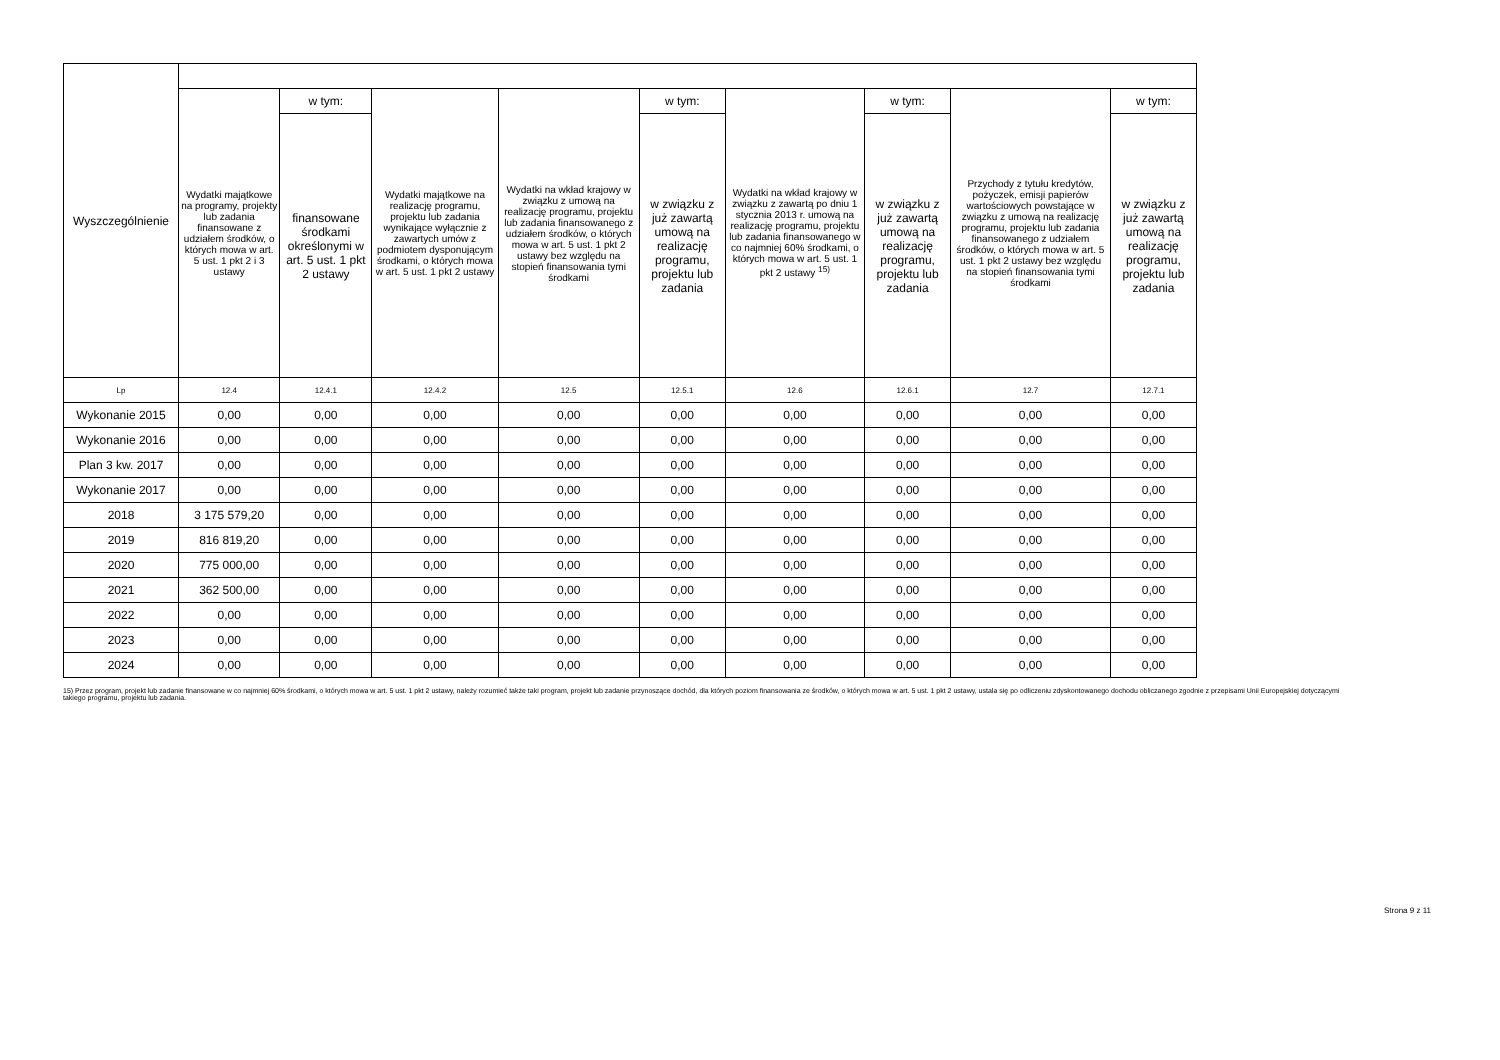| Wyszczególnienie | | | | | | | | | |
| --- | --- | --- | --- | --- | --- | --- | --- | --- | --- |
| | Wydatki majątkowe na programy, projekty lub zadania finansowane z udziałem środków, o których mowa w art. 5 ust. 1 pkt 2 i 3 ustawy | w tym: | Wydatki majątkowe na realizację programu, projektu lub zadania wynikające wyłącznie z zawartych umów z podmiotem dysponującym środkami, o których mowa w art. 5 ust. 1 pkt 2 ustawy | Wydatki na wkład krajowy w związku z umową na realizację programu, projektu lub zadania finansowanego z udziałem środków, o których mowa w art. 5 ust. 1 pkt 2 ustawy bez względu na stopień finansowania tymi środkami | w tym: | Wydatki na wkład krajowy w związku z zawartą po dniu 1 stycznia 2013 r. umową na realizację programu, projektu lub zadania finansowanego w co najmniej 60% środkami, o których mowa w art. 5 ust. 1 pkt 2 ustawy <sup>15)</sup> | w tym: | Przychody z tytułu kredytów, pożyczek, emisji papierów wartościowych powstające w związku z umową na realizację programu, projektu lub zadania finansowanego z udziałem środków, o których mowa w art. 5 ust. 1 pkt 2 ustawy bez względu na stopień finansowania tymi środkami | w tym: |
| | | finansowane środkami określonymi w art. 5 ust. 1 pkt 2 ustawy | | | w związku z już zawartą umową na realizację programu, projektu lub zadania | | w związku z już zawartą umową na realizację programu, projektu lub zadania | | w związku z już zawartą umową na realizację programu, projektu lub zadania |
| Lp | 12.4 | 12.4.1 | 12.4.2 | 12.5 | 12.5.1 | 12.6 | 12.6.1 | 12.7 | 12.7.1 |
| Wykonanie 2015 | 0,00 | 0,00 | 0,00 | 0,00 | 0,00 | 0,00 | 0,00 | 0,00 | 0,00 |
| Wykonanie 2016 | 0,00 | 0,00 | 0,00 | 0,00 | 0,00 | 0,00 | 0,00 | 0,00 | 0,00 |
| Plan 3 kw. 2017 | 0,00 | 0,00 | 0,00 | 0,00 | 0,00 | 0,00 | 0,00 | 0,00 | 0,00 |
| Wykonanie 2017 | 0,00 | 0,00 | 0,00 | 0,00 | 0,00 | 0,00 | 0,00 | 0,00 | 0,00 |
| 2018 | 3 175 579,20 | 0,00 | 0,00 | 0,00 | 0,00 | 0,00 | 0,00 | 0,00 | 0,00 |
| 2019 | 816 819,20 | 0,00 | 0,00 | 0,00 | 0,00 | 0,00 | 0,00 | 0,00 | 0,00 |
| 2020 | 775 000,00 | 0,00 | 0,00 | 0,00 | 0,00 | 0,00 | 0,00 | 0,00 | 0,00 |
| 2021 | 362 500,00 | 0,00 | 0,00 | 0,00 | 0,00 | 0,00 | 0,00 | 0,00 | 0,00 |
| 2022 | 0,00 | 0,00 | 0,00 | 0,00 | 0,00 | 0,00 | 0,00 | 0,00 | 0,00 |
| 2023 | 0,00 | 0,00 | 0,00 | 0,00 | 0,00 | 0,00 | 0,00 | 0,00 | 0,00 |
| 2024 | 0,00 | 0,00 | 0,00 | 0,00 | 0,00 | 0,00 | 0,00 | 0,00 | 0,00 |
15) Przez program, projekt lub zadanie finansowane w co najmniej 60% środkami, o których mowa w art. 5 ust. 1 pkt 2 ustawy, należy rozumieć także taki program, projekt lub zadanie przynoszące dochód, dla których poziom finansowania ze środków, o których mowa w art. 5 ust. 1 pkt 2 ustawy, ustala się po odliczeniu zdyskontowanego dochodu obliczanego zgodnie z przepisami Unii Europejskiej dotyczącymi takiego programu, projektu lub zadania.
Strona 9 z 11